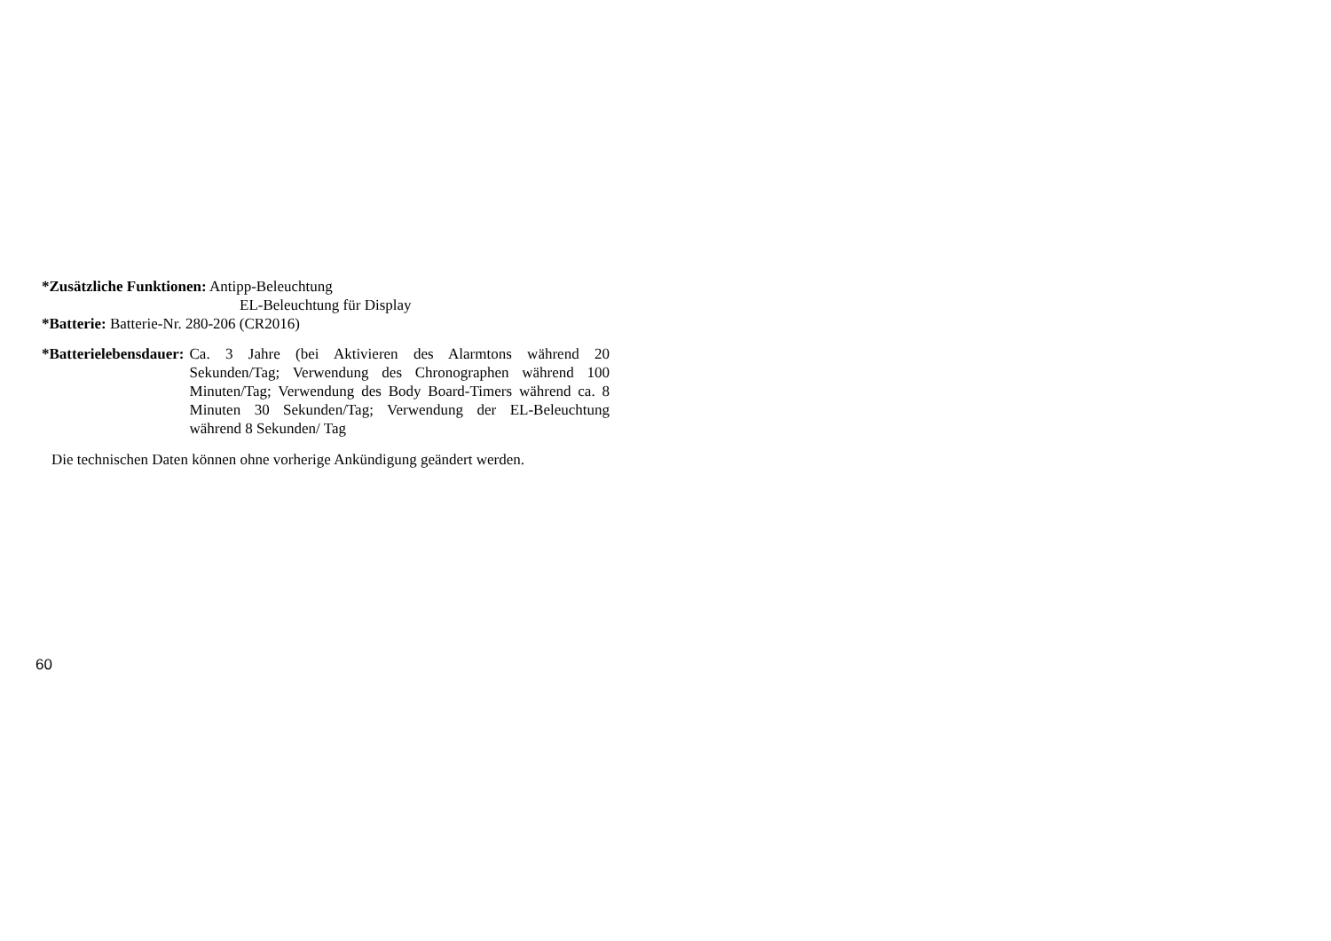*Zusätzliche Funktionen: Antipp-Beleuchtung
EL-Beleuchtung für Display
*Batterie: Batterie-Nr. 280-206 (CR2016)
*Batterielebensdauer: Ca. 3 Jahre (bei Aktivieren des Alarmtons während 20 Sekunden/Tag; Verwendung des Chronographen während 100 Minuten/Tag; Verwendung des Body Board-Timers während ca. 8 Minuten 30 Sekunden/Tag; Verwendung der EL-Beleuchtung während 8 Sekunden/ Tag
Die technischen Daten können ohne vorherige Ankündigung geändert werden.
60